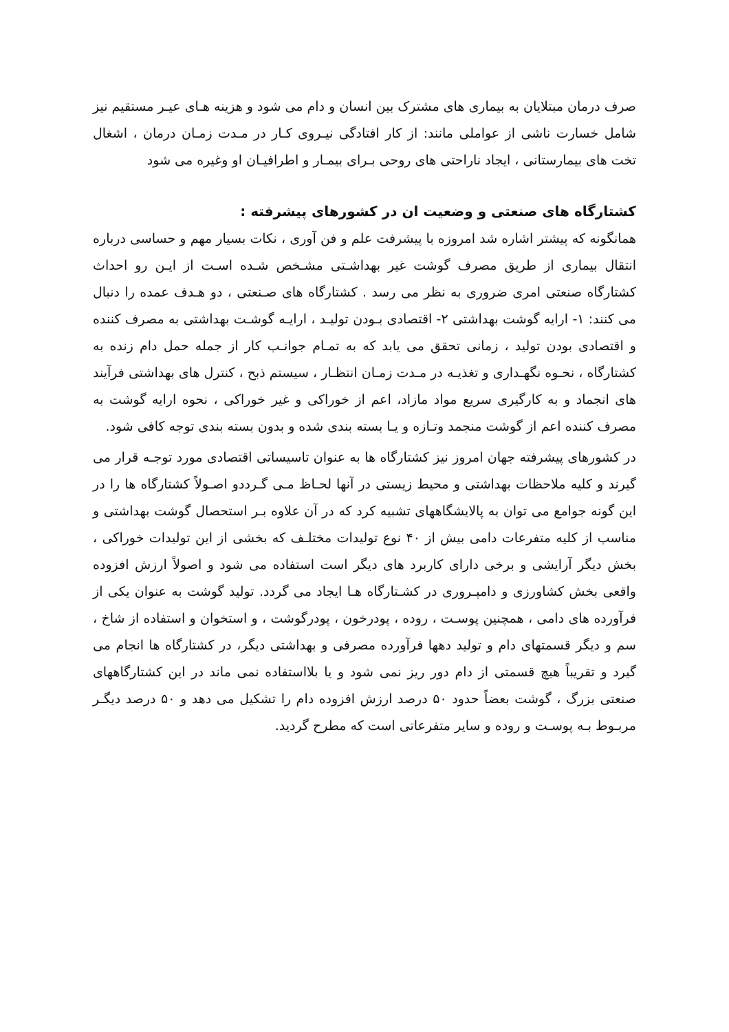صرف درمان مبتلایان به بیماری های مشترک بین انسان و دام می شود و هزینه هـای عیـر مستقیم نیز شامل خسارت ناشی از عواملی مانند: از کار افتادگی نیـروی کـار در مـدت زمـان درمان ، اشغال تخت های بیمارستانی ، ایجاد ناراحتی های روحی بـرای بیمـار و اطرافیـان او وغیره می شود
کشتارگاه های صنعتی و وضعیت ان در کشورهای پیشرفته :
همانگونه که پیشتر اشاره شد امروزه با پیشرفت علم و فن آوری ، نکات بسیار مهم و حساسی درباره انتقال بیماری از طریق مصرف گوشت غیر بهداشـتی مشـخص شـده اسـت از ایـن رو احداث کشتارگاه صنعتی امری ضروری به نظر می رسد . کشتارگاه های صـنعتی ، دو هـدف عمده را دنبال می کنند: ۱- ارایه گوشت بهداشتی ۲- اقتصادی بـودن تولیـد ، ارایـه گوشـت بهداشتی به مصرف کننده و اقتصادی بودن تولید ، زمانی تحقق می یابد که به تمـام جوانـب کار از جمله حمل دام زنده به کشتارگاه ، نحـوه نگهـداری و تغذیـه در مـدت زمـان انتظـار ، سیستم ذبح ، کنترل های بهداشتی فرآیند های انجماد و به کارگیری سریع مواد مازاد، اعم از خوراکی و غیر خوراکی ، نحوه ارایه گوشت به مصرف کننده اعم از گوشت منجمد وتـازه و یـا بسته بندی شده و بدون بسته بندی توجه کافی شود.
در کشورهای پیشرفته جهان امروز نیز کشتارگاه ها به عنوان تاسیساتی اقتصادی مورد توجـه قرار می گیرند و کلیه ملاحظات بهداشتی و محیط زیستی در آنها لحـاظ مـی گـرددو اصـولاً کشتارگاه ها را در این گونه جوامع می توان به پالایشگاههای تشبیه کرد که در آن علاوه بـر استحصال گوشت بهداشتی و مناسب از کلیه متفرعات دامی بیش از ۴۰ نوع تولیدات مختلـف که بخشی از این تولیدات خوراکی ، بخش دیگر آرایشی و برخی دارای کاربرد های دیگر است استفاده می شود و اصولاً ارزش افزوده واقعی بخش کشاورزی و دامپـروری در کشـتارگاه هـا ایجاد می گردد. تولید گوشت به عنوان یکی از فرآورده های دامی ، همچنین پوسـت ، روده ، پودرخون ، پودرگوشت ، و استخوان و استفاده از شاخ ، سم و دیگر قسمتهای دام و تولید دهها فرآورده مصرفی و بهداشتی دیگر، در کشتارگاه ها انجام می گیرد و تقریباً هیچ قسمتی از دام دور ریز نمی شود و یا بلااستفاده نمی ماند در این کشتارگاههای صنعتی بزرگ ، گوشت بعضاً حدود ۵۰ درصد ارزش افزوده دام را تشکیل می دهد و ۵۰ درصد دیگـر مربـوط بـه پوسـت و روده و سایر متفرعاتی است که مطرح گردید.